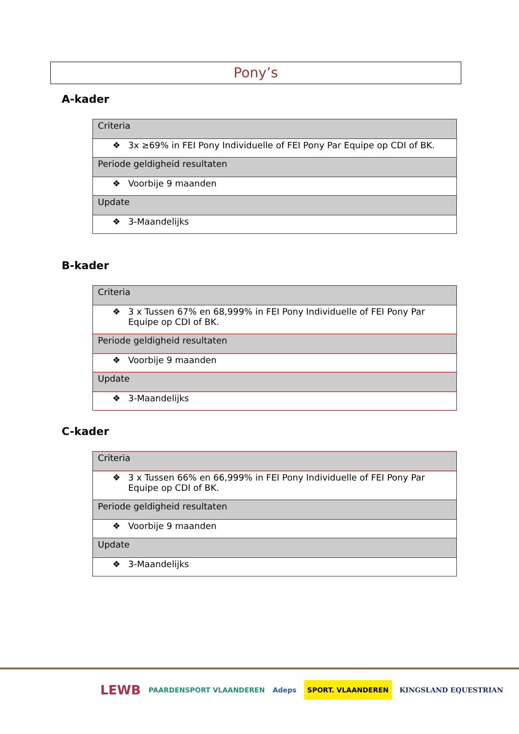Pony’s
A-kader
| Criteria |
| ❖ 3x ≥69% in FEI Pony Individuelle of FEI Pony Par Equipe op CDI of BK. |
| Periode geldigheid resultaten |
| ❖ Voorbije 9 maanden |
| Update |
| ❖ 3-Maandelijks |
B-kader
| Criteria |
| ❖ 3 x Tussen 67% en 68,999% in FEI Pony Individuelle of FEI Pony Par Equipe op CDI of BK. |
| Periode geldigheid resultaten |
| ❖ Voorbije 9 maanden |
| Update |
| ❖ 3-Maandelijks |
C-kader
| Criteria |
| ❖ 3 x Tussen 66% en 66,999% in FEI Pony Individuelle of FEI Pony Par Equipe op CDI of BK. |
| Periode geldigheid resultaten |
| ❖ Voorbije 9 maanden |
| Update |
| ❖ 3-Maandelijks |
LEWB PAARDENSPORT VLAANDEREN Adeps SPORT. VLAANDEREN KINGSLAND EQUESTRIAN